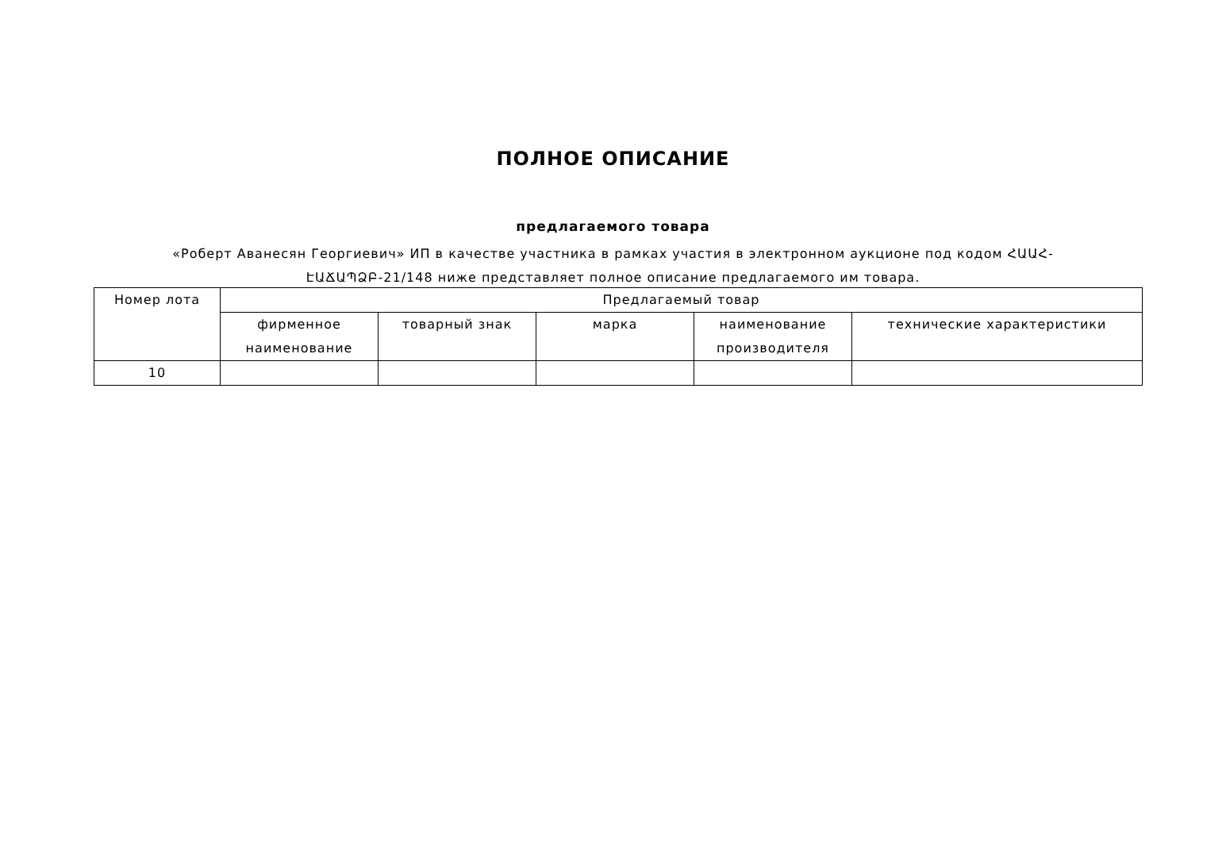ПОЛНОЕ ОПИСАНИЕ
предлагаемого товара
«Роберт Аванесян Георгиевич» ИП в качестве участника в рамках участия в электронном аукционе под кодом ՀԱԱՀ-ԷԱՃԱՊՁԲ-21/148 ниже представляет полное описание предлагаемого им товара.
| Номер лота | Предлагаемый товар | | | | |
| --- | --- | --- | --- | --- | --- |
| | фирменное наименование | товарный знак | марка | наименование производителя | технические характеристики |
| 10 | | | | | |